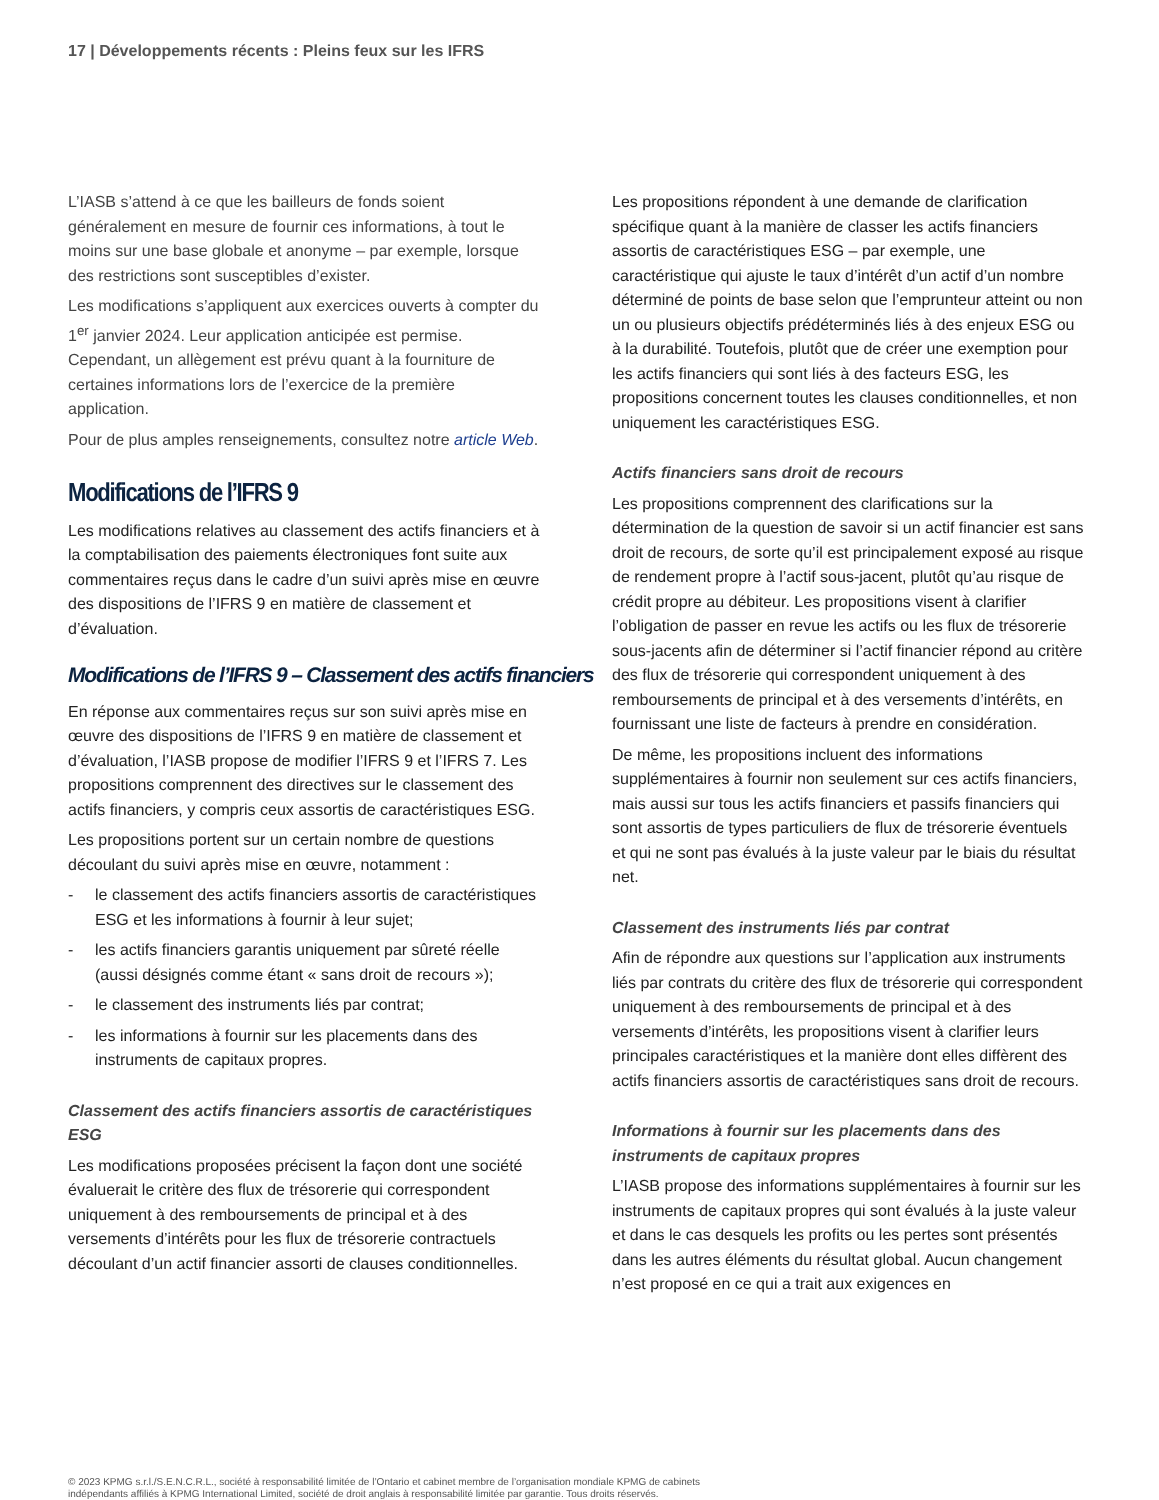17 | Développements récents : Pleins feux sur les IFRS
L’IASB s’attend à ce que les bailleurs de fonds soient généralement en mesure de fournir ces informations, à tout le moins sur une base globale et anonyme – par exemple, lorsque des restrictions sont susceptibles d’exister.
Les modifications s’appliquent aux exercices ouverts à compter du 1<sup>er</sup> janvier 2024. Leur application anticipée est permise. Cependant, un allègement est prévu quant à la fourniture de certaines informations lors de l’exercice de la première application.
Pour de plus amples renseignements, consultez notre article Web.
Modifications de l’IFRS 9
Les modifications relatives au classement des actifs financiers et à la comptabilisation des paiements électroniques font suite aux commentaires reçus dans le cadre d’un suivi après mise en œuvre des dispositions de l’IFRS 9 en matière de classement et d’évaluation.
Modifications de l’IFRS 9 – Classement des actifs financiers
En réponse aux commentaires reçus sur son suivi après mise en œuvre des dispositions de l’IFRS 9 en matière de classement et d’évaluation, l’IASB propose de modifier l’IFRS 9 et l’IFRS 7. Les propositions comprennent des directives sur le classement des actifs financiers, y compris ceux assortis de caractéristiques ESG.
Les propositions portent sur un certain nombre de questions découlant du suivi après mise en œuvre, notamment :
- le classement des actifs financiers assortis de caractéristiques ESG et les informations à fournir à leur sujet;
- les actifs financiers garantis uniquement par sûreté réelle (aussi désignés comme étant « sans droit de recours »);
- le classement des instruments liés par contrat;
- les informations à fournir sur les placements dans des instruments de capitaux propres.
Classement des actifs financiers assortis de caractéristiques ESG
Les modifications proposées précisent la façon dont une société évaluerait le critère des flux de trésorerie qui correspondent uniquement à des remboursements de principal et à des versements d’intérêts pour les flux de trésorerie contractuels découlant d’un actif financier assorti de clauses conditionnelles.
Les propositions répondent à une demande de clarification spécifique quant à la manière de classer les actifs financiers assortis de caractéristiques ESG – par exemple, une caractéristique qui ajuste le taux d’intérêt d’un actif d’un nombre déterminé de points de base selon que l’emprunteur atteint ou non un ou plusieurs objectifs prédéterminés liés à des enjeux ESG ou à la durabilité. Toutefois, plutôt que de créer une exemption pour les actifs financiers qui sont liés à des facteurs ESG, les propositions concernent toutes les clauses conditionnelles, et non uniquement les caractéristiques ESG.
Actifs financiers sans droit de recours
Les propositions comprennent des clarifications sur la détermination de la question de savoir si un actif financier est sans droit de recours, de sorte qu’il est principalement exposé au risque de rendement propre à l’actif sous-jacent, plutôt qu’au risque de crédit propre au débiteur. Les propositions visent à clarifier l’obligation de passer en revue les actifs ou les flux de trésorerie sous-jacents afin de déterminer si l’actif financier répond au critère des flux de trésorerie qui correspondent uniquement à des remboursements de principal et à des versements d’intérêts, en fournissant une liste de facteurs à prendre en considération.
De même, les propositions incluent des informations supplémentaires à fournir non seulement sur ces actifs financiers, mais aussi sur tous les actifs financiers et passifs financiers qui sont assortis de types particuliers de flux de trésorerie éventuels et qui ne sont pas évalués à la juste valeur par le biais du résultat net.
Classement des instruments liés par contrat
Afin de répondre aux questions sur l’application aux instruments liés par contrats du critère des flux de trésorerie qui correspondent uniquement à des remboursements de principal et à des versements d’intérêts, les propositions visent à clarifier leurs principales caractéristiques et la manière dont elles diffèrent des actifs financiers assortis de caractéristiques sans droit de recours.
Informations à fournir sur les placements dans des instruments de capitaux propres
L’IASB propose des informations supplémentaires à fournir sur les instruments de capitaux propres qui sont évalués à la juste valeur et dans le cas desquels les profits ou les pertes sont présentés dans les autres éléments du résultat global. Aucun changement n’est proposé en ce qui a trait aux exigences en
© 2023 KPMG s.r.l./S.E.N.C.R.L., société à responsabilité limitée de l’Ontario et cabinet membre de l’organisation mondiale KPMG de cabinets indépendants affiliés à KPMG International Limited, société de droit anglais à responsabilité limitée par garantie. Tous droits réservés.